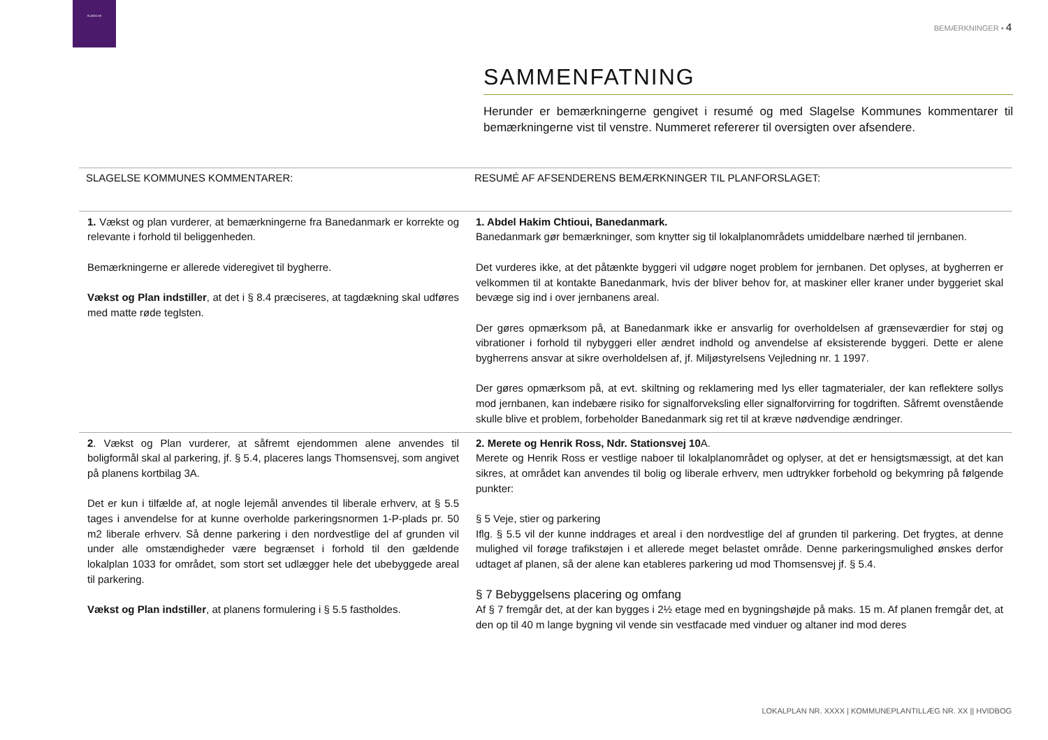SLAGELSE
BEMÆRKNINGER ▪ 4
SAMMENFATNING
Herunder er bemærkningerne gengivet i resumé og med Slagelse Kommunes kommentarer til bemærkningerne vist til venstre. Nummeret refererer til oversigten over afsendere.
| SLAGELSE KOMMUNES KOMMENTARER: | RESUMÉ AF AFSENDERENS BEMÆRKNINGER TIL PLANFORSLAGET: |
| --- | --- |
| 1. Vækst og plan vurderer, at bemærkningerne fra Banedanmark er korrekte og relevante i forhold til beliggenheden. Bemærkningerne er allerede videregivet til bygherre. Vækst og Plan indstiller , at det i § 8.4 præciseres, at tagdækning skal udføres med matte røde teglsten. | 1. Abdel Hakim Chtioui, Banedanmark. Banedanmark gør bemærkninger, som knytter sig til lokalplanområdets umiddelbare nærhed til jernbanen. Det vurderes ikke, at det påtænkte byggeri vil udgøre noget problem for jernbanen. Det oplyses, at bygherren er velkommen til at kontakte Banedanmark, hvis der bliver behov for, at maskiner eller kraner under byggeriet skal bevæge sig ind i over jernbanens areal. Der gøres opmærksom på, at Banedanmark ikke er ansvarlig for overholdelsen af grænseværdier for støj og vibrationer i forhold til nybyggeri eller ændret indhold og anvendelse af eksisterende byggeri. Dette er alene bygherrens ansvar at sikre overholdelsen af, jf. Miljøstyrelsens Vejledning nr. 1 1997. Der gøres opmærksom på, at evt. skiltning og reklamering med lys eller tagmaterialer, der kan reflektere sollys mod jernbanen, kan indebære risiko for signalforveksling eller signalforvirring for togdriften. Såfremt ovenstående skulle blive et problem, forbeholder Banedanmark sig ret til at kræve nødvendige ændringer. |
| 2 . Vækst og Plan vurderer, at såfremt ejendommen alene anvendes til boligformål skal al parkering, jf. § 5.4, placeres langs Thomsensvej, som angivet på planens kortbilag 3A. Det er kun i tilfælde af, at nogle lejemål anvendes til liberale erhverv, at § 5.5 tages i anvendelse for at kunne overholde parkeringsnormen 1-P-plads pr. 50 m2 liberale erhverv. Så denne parkering i den nordvestlige del af grunden vil under alle omstændigheder være begrænset i forhold til den gældende lokalplan 1033 for området, som stort set udlægger hele det ubebyggede areal til parkering. Vækst og Plan indstiller , at planens formulering i § 5.5 fastholdes. | 2. Merete og Henrik Ross, Ndr. Stationsvej 10 A. Merete og Henrik Ross er vestlige naboer til lokalplanområdet og oplyser, at det er hensigtsmæssigt, at det kan sikres, at området kan anvendes til bolig og liberale erhverv, men udtrykker forbehold og bekymring på følgende punkter: § 5 Veje, stier og parkering Iflg. § 5.5 vil der kunne inddrages et areal i den nordvestlige del af grunden til parkering. Det frygtes, at denne mulighed vil forøge trafikstøjen i et allerede meget belastet område. Denne parkeringsmulighed ønskes derfor udtaget af planen, så der alene kan etableres parkering ud mod Thomsensvej jf. § 5.4. § 7 Bebyggelsens placering og omfang Af § 7 fremgår det, at der kan bygges i 2½ etage med en bygningshøjde på maks. 15 m. Af planen fremgår det, at den op til 40 m lange bygning vil vende sin vestfacade med vinduer og altaner ind mod deres |
LOKALPLAN NR. XXXX | KOMMUNEPLANTILLÆG NR. XX || HVIDBOG